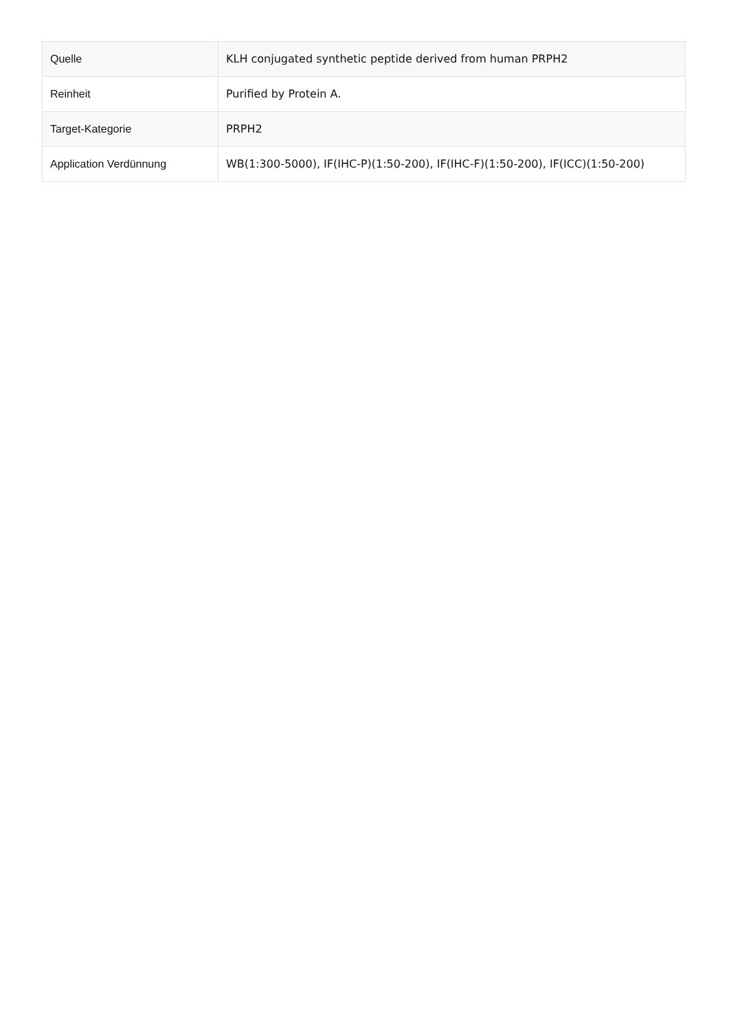| Quelle | KLH conjugated synthetic peptide derived from human PRPH2 |
| Reinheit | Purified by Protein A. |
| Target-Kategorie | PRPH2 |
| Application Verdünnung | WB(1:300-5000), IF(IHC-P)(1:50-200), IF(IHC-F)(1:50-200), IF(ICC)(1:50-200) |